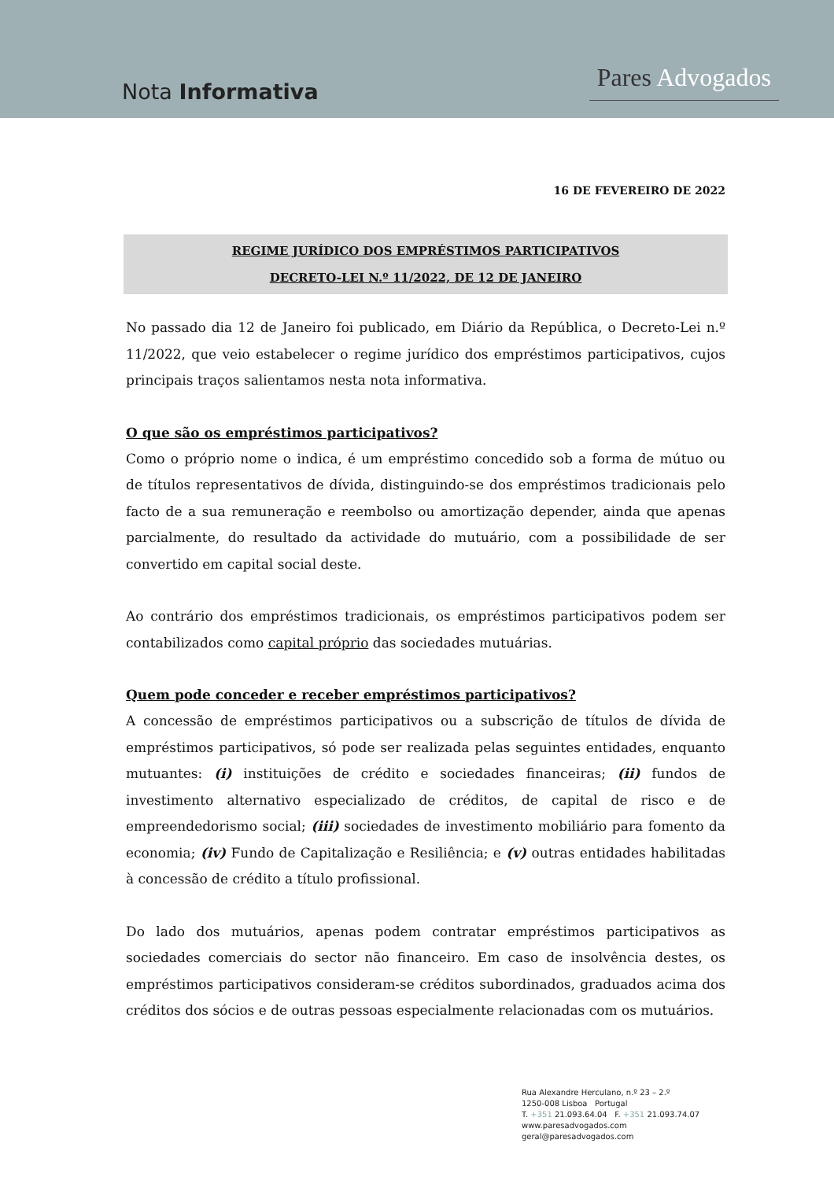Nota Informativa
Pares Advogados
16 DE FEVEREIRO DE 2022
REGIME JURÍDICO DOS EMPRÉSTIMOS PARTICIPATIVOS
DECRETO-LEI N.º 11/2022, DE 12 DE JANEIRO
No passado dia 12 de Janeiro foi publicado, em Diário da República, o Decreto-Lei n.º 11/2022, que veio estabelecer o regime jurídico dos empréstimos participativos, cujos principais traços salientamos nesta nota informativa.
O que são os empréstimos participativos?
Como o próprio nome o indica, é um empréstimo concedido sob a forma de mútuo ou de títulos representativos de dívida, distinguindo-se dos empréstimos tradicionais pelo facto de a sua remuneração e reembolso ou amortização depender, ainda que apenas parcialmente, do resultado da actividade do mutuário, com a possibilidade de ser convertido em capital social deste.
Ao contrário dos empréstimos tradicionais, os empréstimos participativos podem ser contabilizados como capital próprio das sociedades mutuárias.
Quem pode conceder e receber empréstimos participativos?
A concessão de empréstimos participativos ou a subscrição de títulos de dívida de empréstimos participativos, só pode ser realizada pelas seguintes entidades, enquanto mutuantes: (i) instituições de crédito e sociedades financeiras; (ii) fundos de investimento alternativo especializado de créditos, de capital de risco e de empreendedorismo social; (iii) sociedades de investimento mobiliário para fomento da economia; (iv) Fundo de Capitalização e Resiliência; e (v) outras entidades habilitadas à concessão de crédito a título profissional.
Do lado dos mutuários, apenas podem contratar empréstimos participativos as sociedades comerciais do sector não financeiro. Em caso de insolvência destes, os empréstimos participativos consideram-se créditos subordinados, graduados acima dos créditos dos sócios e de outras pessoas especialmente relacionadas com os mutuários.
Rua Alexandre Herculano, n.º 23 – 2.º
1250-008 Lisboa Portugal
T. +351 21.093.64.04 F. +351 21.093.74.07
www.paresadvogados.com
geral@paresadvogados.com